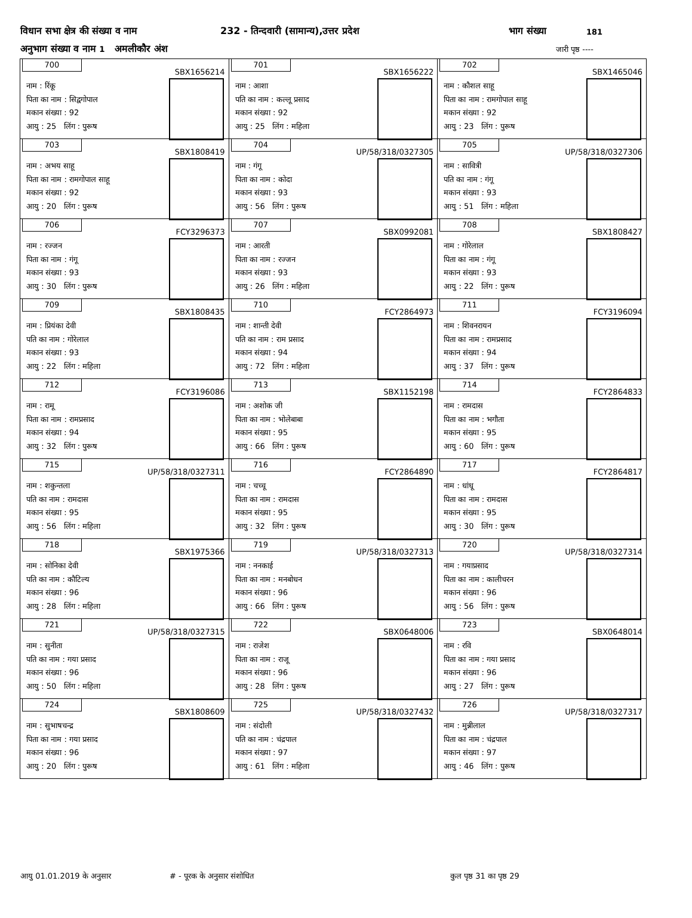विधान सभा क्षेत्र की संख्या व नाम 232 - तिन्दवारी (सामान्य),उत्तर प्रदेश भाग संख्या 181
अनुभाग संख्या व नाम 1 अमलीकौर अंश जारी पृष्ठ ----
| 700 SBX1656214 नाम : रिंकू पिता का नाम : सिद्वगोपाल मकान संख्या : 92 आयु : 25 लिंग : पुरूष | 701 SBX1656222 नाम : आशा पति का नाम : कल्लू प्रसाद मकान संख्या : 92 आयु : 25 लिंग : महिला | 702 SBX1465046 नाम : कौशल साहू पिता का नाम : रामगोपाल साहू मकान संख्या : 92 आयु : 23 लिंग : पुरूष |
| 703 SBX1808419 नाम : अभय साहू पिता का नाम : रामगोपाल साहू मकान संख्या : 92 आयु : 20 लिंग : पुरूष | 704 UP/58/318/0327305 नाम : गंगू पिता का नाम : कोदा मकान संख्या : 93 आयु : 56 लिंग : पुरूष | 705 UP/58/318/0327306 नाम : सावित्री पति का नाम : गंगू मकान संख्या : 93 आयु : 51 लिंग : महिला |
| 706 FCY3296373 नाम : रज्जन पिता का नाम : गंगू मकान संख्या : 93 आयु : 30 लिंग : पुरूष | 707 SBX0992081 नाम : आरती पिता का नाम : रज्जन मकान संख्या : 93 आयु : 26 लिंग : महिला | 708 SBX1808427 नाम : गोरेलाल पिता का नाम : गंगू मकान संख्या : 93 आयु : 22 लिंग : पुरूष |
| 709 SBX1808435 नाम : प्रियंका देवी पति का नाम : गोरेलाल मकान संख्या : 93 आयु : 22 लिंग : महिला | 710 FCY2864973 नाम : शान्ती देवी पति का नाम : राम प्रसाद मकान संख्या : 94 आयु : 72 लिंग : महिला | 711 FCY3196094 नाम : शिवनरायन पिता का नाम : रामप्रसाद मकान संख्या : 94 आयु : 37 लिंग : पुरूष |
| 712 FCY3196086 नाम : रामू पिता का नाम : रामप्रसाद मकान संख्या : 94 आयु : 32 लिंग : पुरूष | 713 SBX1152198 नाम : अशोक जी पिता का नाम : भोलेबाबा मकान संख्या : 95 आयु : 66 लिंग : पुरूष | 714 FCY2864833 नाम : रामदास पिता का नाम : भगौता मकान संख्या : 95 आयु : 60 लिंग : पुरूष |
| 715 UP/58/318/0327311 नाम : शकुन्तला पति का नाम : रामदास मकान संख्या : 95 आयु : 56 लिंग : महिला | 716 FCY2864890 नाम : चच्चू पिता का नाम : रामदास मकान संख्या : 95 आयु : 32 लिंग : पुरूष | 717 FCY2864817 नाम : धांधू पिता का नाम : रामदास मकान संख्या : 95 आयु : 30 लिंग : पुरूष |
| 718 SBX1975366 नाम : सोनिका देवी पति का नाम : कौटिल्य मकान संख्या : 96 आयु : 28 लिंग : महिला | 719 UP/58/318/0327313 नाम : ननकाई पिता का नाम : मनबोधन मकान संख्या : 96 आयु : 66 लिंग : पुरूष | 720 UP/58/318/0327314 नाम : गयाप्रसाद पिता का नाम : कालीचरन मकान संख्या : 96 आयु : 56 लिंग : पुरूष |
| 721 UP/58/318/0327315 नाम : सुनीता पति का नाम : गया प्रसाद मकान संख्या : 96 आयु : 50 लिंग : महिला | 722 SBX0648006 नाम : राजेश पिता का नाम : राजू मकान संख्या : 96 आयु : 28 लिंग : पुरूष | 723 SBX0648014 नाम : रवि पिता का नाम : गया प्रसाद मकान संख्या : 96 आयु : 27 लिंग : पुरूष |
| 724 SBX1808609 नाम : सुभाषचन्द्र पिता का नाम : गया प्रसाद मकान संख्या : 96 आयु : 20 लिंग : पुरूष | 725 UP/58/318/0327432 नाम : संदोली पति का नाम : चंद्रपाल मकान संख्या : 97 आयु : 61 लिंग : महिला | 726 UP/58/318/0327317 नाम : मुन्नीलाल पिता का नाम : चंद्रपाल मकान संख्या : 97 आयु : 46 लिंग : पुरूष |
आयु 01.01.2019 के अनुसार # - पूरक के अनुसार संशोधित कुल पृष्ठ 31 का पृष्ठ 29